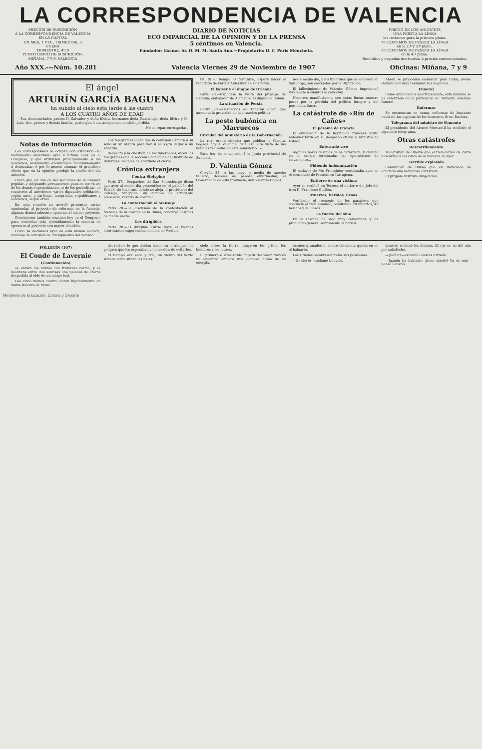LA CORRESPONDENCIA DE VALENCIA
PRECIOS DE SUSCRICIÓN
Á LA CORRESPONDENCIA DE VALENCIA
EN LA CAPITAL
UN MES, 1 PTA.; TRIMESTRE, 3
FUERA
TRIMESTRE, 4'50
PUNTO ÚNICO DE SUSCRICIÓN:
MIÑANA, 7 Y 9. VALENCIA
DIARIO DE NOTICIAS
ECO IMPARCIAL DE LA OPINION Y DE LA PRENSA
5 céntimos en Valencia.
Fundador: Excmo. Sr. D. M. M. Santa Ana.—Propietario: D. F. Peris Mencheta.
PRECIO DE LOS ANUNCIOS
UNA PESETA LA LÍNEA
los reclamos para la primera plana.
75 CÉNTIMOS DE PESETA LA LÍNEA
en la 2.ª y 3.ª plana.
15 CÉNTIMOS DE PESETA LA LÍNEA
en la 4.ª plana.
Remitidos y esquelas mortuorias á precios convencionales.
Año XXX.---Núm. 10.281 Valencia Viernes 29 de Noviembre de 1907 Oficinas: Miñana, 7 y 9
El ángel
ARTURÍN GARCÍA BAGUENA
ha subido al cielo esta tarde á las cuatro
A LOS CUATRO AÑOS DE EDAD
Sus desconsolados padres D. Salvador y doña Elvira, hermanos doña Guadalupe, doña Elvira y D. Luis, tíos, primos y demás familia, participan á sus amigos tan sensible pérdida.
No se reparten esquelas.
Notas de información
Los corresponsales se ocupan con extensión del movimiento observado ayer á última hora en el Congreso, y que atribuyen principalmente á los solidarios, movimiento encaminado indudablemente á dosbaratar, ó por lo menos atenuar, el grandioso efecto que en la opinión produjo la sesión del día anterior.
Dicen que en una de las secciones de la Cámara popular, y adoptando precauciones para no ser vistos de los demás representantes ni de los periodistas, se reunieron al anochecer varios diputados solidarios, según unos, y carlistas, integristas, republicanos y solidarios, según otros.
En esta reunión se acordó presentar varias enmiendas al proyecto de reformas en la Armada, algunas diametralmente opuestas al mismo proyecto.
Convinieron también reunirse hoy en el Congreso para concretar más detenidamente la manera de oponerse al proyecto con mayor decisión.
Como ya decíamos ayer en esta misma sección, reunióse la comisión de Presupuestos del Senado.
Los telegramas dicen que la comisión llamará á su seno al Sr. Maura para ver si se logra llegar á un acuerdo.
Respecto á la cuestión de los taberneros, dicen los telegramas que la sección Económica del Instituto de Reformas Sociales ha acordado el cierre.
Crónica extranjera
Contra Stolypine
París 27.—Despachos de San Petersburgo dicen que ayer al medio día presentóse en el pabellón del Palacio de Invierno, donde se aloja el presidente del Consejo, Stolypine, un hombre de arrogante presencia, vestido de coronel.
La contestación al Mensaje
París 28.—La discusión de la contestación al Mensaje de la Corona en la Duma, concluyó después de media noche.
Los dirigibles
París 28.—El dirigible Patrie hará el viernes interesantes experiencias encima de Verdun.
ris. Si el tiempo es favorable, espera hacer el recorrido de París á Aldershot en seis horas.
El kaiser y el duque de Orleans
París 28.—Explícase la visita del príncipe de Radolin, embajador de Alemania, al duque de Rohan.
La situación de Persia
Berlín 28.—Despachos de Teherán dicen que aumenta la gravedad de la situación política.
La peste bubónica en Marruecos
Circular del ministerio de la Gobernación
La real orden circular que publica la Gaceta, llegada hoy á Valencia, dice así: «En vista de las noticias recibidas en este ministerio...»
Para hoy ha convocado á la Junta provincial de Sanidad.
D. Valentín Gómez
Coruña 28.—A las nueve y media de anoche falleció, después de penosa enfermedad, el Gobernador de esta provincia, don Valentín Gómez.
nes á medio día, y los funerales que se celebren en San Jorge, son costeados por la Diputación.
El fallecimiento de Valentín Gómez impresionó vivamente á cuantos le conocían.
Nosotros manifestamos con estas líneas nuestro pesar por la pérdida del político íntegro y del periodista ilustre.
La catástrofe de «Ríu de Cañes»
El pésame de Francia
El embajador de la República francesa visitó anteayer tarde en su despacho oficial al ministro de Estado.
Enterrado vivo
Algunas horas después de la catástrofe, y cuando ya se creían terminadas las operaciones de salvamento...
Pidiendo indemnización
El cadáver de Mr. Freissinier continuaba ayer en el consulado de Francia en Tarragona.
Entierro de una víctima
Ayer se verificó en Tortosa el entierro del jefe del tren D. Francisco Guillén.
Muertos, heridos, ilesos
Verificado el recuento de los pasajeros que conducía el tren hundido, resultando 20 muertos, 49 heridos y 16 ilesos.
La fuerza del sino
En la Coruña ha sido muy comentada y ha producido general sentimiento la noticia.
Ahora se proponían embarcar para Cuba, donde Dobano pensaba reanudar sus negocios.
Funeral
Como anunciamos oportunamente, esta mañana se ha celebrado en la parroquial de Torrente solemne funeral.
Enfermas
Se encuentran en cama, enfermas de bastante cuidado, las esposas de los hermanos Sres. Baviera.
Telegrama del ministro de Fomento
El presidente del Ateneo Mercantil ha recibido el siguiente telegrama.
Otras catástrofes
Descarrilamiento
Telegrafían de Huelva que el tren-correo de Zafra descarriló á las cinco de la mañana de ayer.
Terrible explosión
Comunican de Bilbao que en Baracaldo ha ocurrido una horrorosa catástrofe.
El juzgado instruye diligencias.
FOLLETÍN (107)
El Conde de Lavernie
(Continuación)
se abrían los brazos con fraternal cariño, y se deslizaba entre dos sonrisas una palabra de eterna despedida al oído de un amigo leal.
Las cinco menos cuarto dieron lúgubremente en Santa Waudra de Mons.
sin rodeos lo que debían hacer en el ataque, los peligros que les esperaban y los medios de evitarlos.
El tiempo era seco y frío; un viento del norte silbaba como silban las balas.
cielo sobre la tierra, tragaron los gritos, los hombres y los muros.
El primero é irresistible ímpetu del valor francés no encontró empero una defensa digna de su energía.
cientos granaderos, ciento cincuenta quedaron en el baluarte.
Los sitiados recobraron todas sus posiciones.
—Es cierto—exclamó Louvois.
Louvois rechinó los dientes. El rey no se dió aún por satisfecho.
—¡Señor!—exclamó Louvois irritado.
—Jazmín ha hablado; ¡tiene miedo! Ya es mía—pensó Louvois.
Ministerio de Educación, Cultura y Deporte